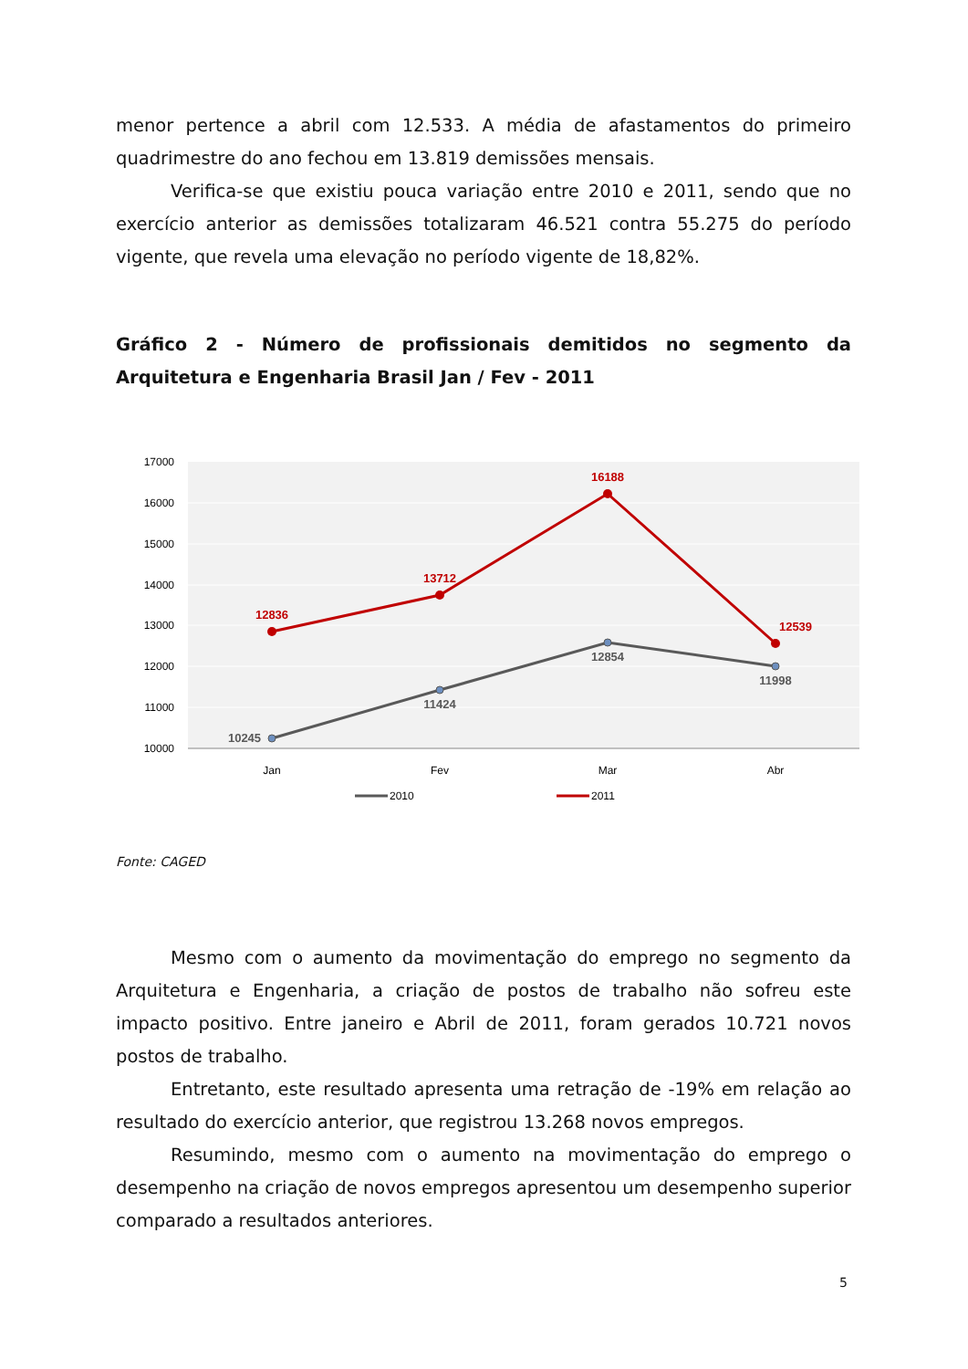menor pertence a abril com 12.533. A média de afastamentos do primeiro quadrimestre do ano fechou em 13.819 demissões mensais.
Verifica-se que existiu pouca variação entre 2010 e 2011, sendo que no exercício anterior as demissões totalizaram 46.521 contra 55.275 do período vigente, que revela uma elevação no período vigente de 18,82%.
Gráfico 2 - Número de profissionais demitidos no segmento da Arquitetura e Engenharia Brasil Jan / Fev - 2011
17000
16000
15000
14000
13000
12000
11000
10000
10245
11424
12854
11998
12836
13712
16188
12539
Jan
Fev
Mar
Abr
2010
2011
Fonte: CAGED
Mesmo com o aumento da movimentação do emprego no segmento da Arquitetura e Engenharia, a criação de postos de trabalho não sofreu este impacto positivo. Entre janeiro e Abril de 2011, foram gerados 10.721 novos postos de trabalho.
Entretanto, este resultado apresenta uma retração de -19% em relação ao resultado do exercício anterior, que registrou 13.268 novos empregos.
Resumindo, mesmo com o aumento na movimentação do emprego o desempenho na criação de novos empregos apresentou um desempenho superior comparado a resultados anteriores.
5